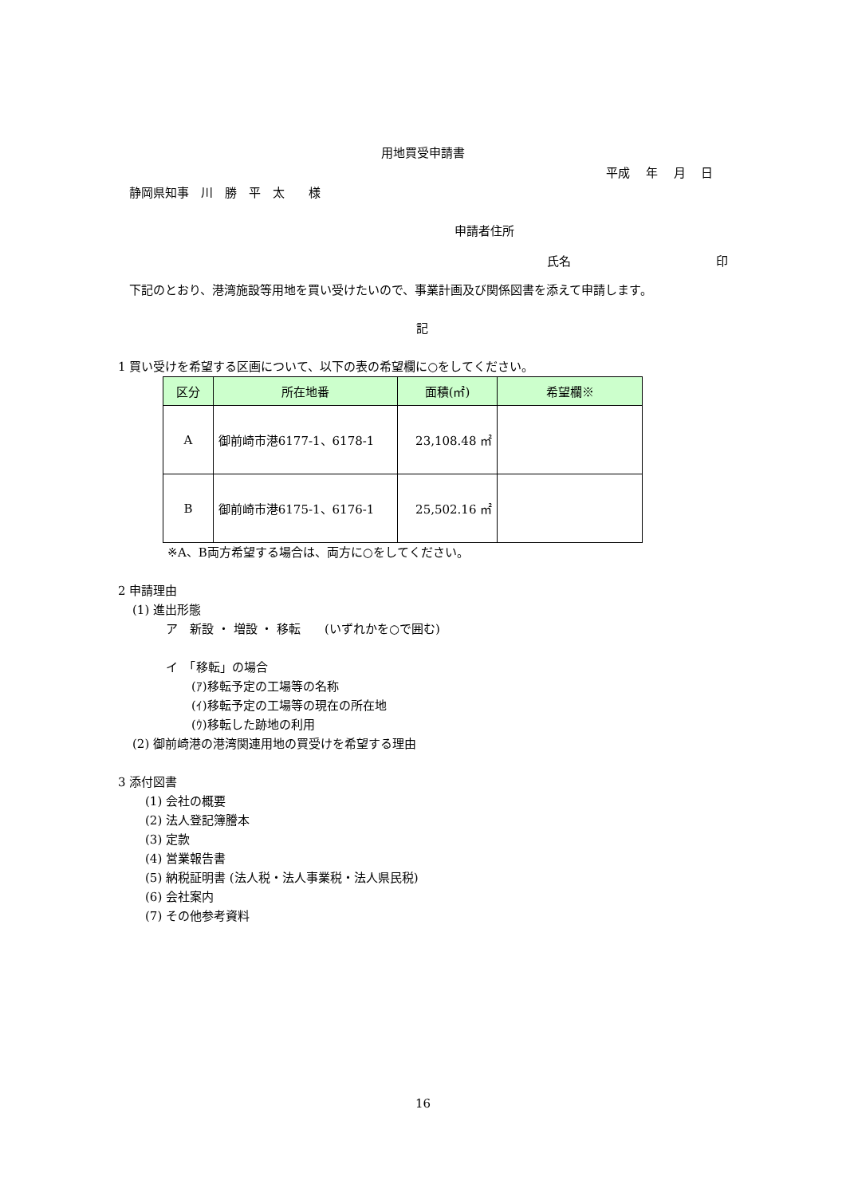用地買受申請書
平成　 年　 月　 日
静岡県知事　川　勝　平　太　　様
申請者住所
氏名 印
下記のとおり、港湾施設等用地を買い受けたいので、事業計画及び関係図書を添えて申請します。
記
1 買い受けを希望する区画について、以下の表の希望欄に○をしてください。
| 区分 | 所在地番 | 面積(㎡) | 希望欄※ |
| --- | --- | --- | --- |
| A | 御前崎市港6177-1、6178-1 | 23,108.48 ㎡ | |
| B | 御前崎市港6175-1、6176-1 | 25,502.16 ㎡ | |
※A、B両方希望する場合は、両方に○をしてください。
2 申請理由
(1) 進出形態
ア　新設 ・ 増設 ・ 移転　　(いずれかを○で囲む)
イ　「移転」の場合
(ｱ)移転予定の工場等の名称
(ｲ)移転予定の工場等の現在の所在地
(ｳ)移転した跡地の利用
(2) 御前崎港の港湾関連用地の買受けを希望する理由
3 添付図書
(1) 会社の概要
(2) 法人登記簿謄本
(3) 定款
(4) 営業報告書
(5) 納税証明書 (法人税・法人事業税・法人県民税)
(6) 会社案内
(7) その他参考資料
16